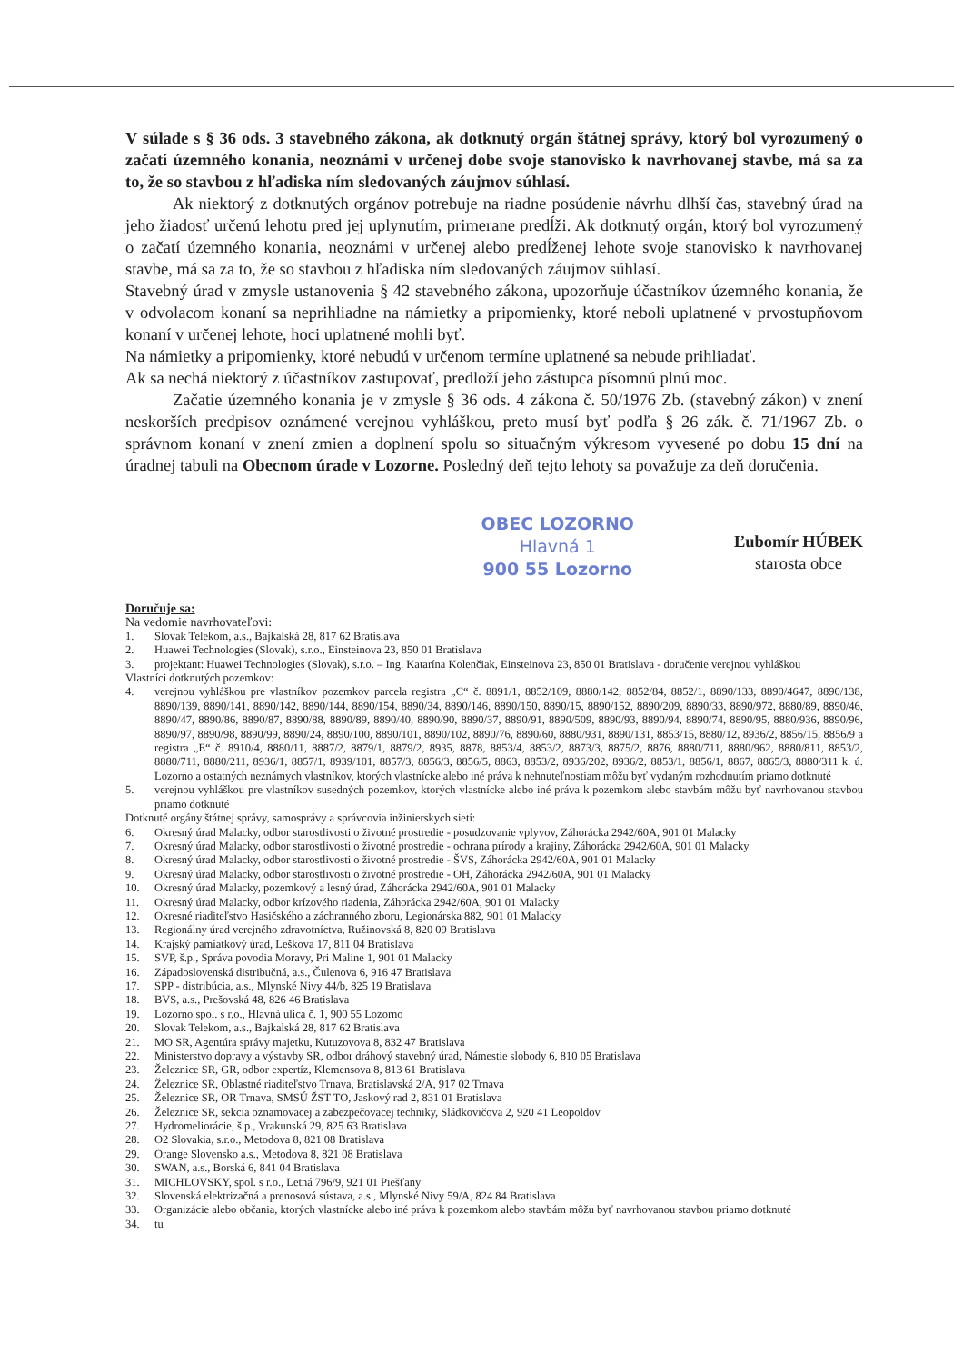V súlade s § 36 ods. 3 stavebného zákona, ak dotknutý orgán štátnej správy, ktorý bol vyrozumený o začatí územného konania, neoznámi v určenej dobe svoje stanovisko k navrhovanej stavbe, má sa za to, že so stavbou z hľadiska ním sledovaných záujmov súhlasí.
Ak niektorý z dotknutých orgánov potrebuje na riadne posúdenie návrhu dlhší čas, stavebný úrad na jeho žiadosť určenú lehotu pred jej uplynutím, primerane predĺži. Ak dotknutý orgán, ktorý bol vyrozumený o začatí územného konania, neoznámi v určenej alebo predĺženej lehote svoje stanovisko k navrhovanej stavbe, má sa za to, že so stavbou z hľadiska ním sledovaných záujmov súhlasí.
Stavebný úrad v zmysle ustanovenia § 42 stavebného zákona, upozorňuje účastníkov územného konania, že v odvolacom konaní sa neprihliadne na námietky a pripomienky, ktoré neboli uplatnené v prvostupňovom konaní v určenej lehote, hoci uplatnené mohli byť.
Na námietky a pripomienky, ktoré nebudú v určenom termíne uplatnené sa nebude prihliadať.
Ak sa nechá niektorý z účastníkov zastupovať, predloží jeho zástupca písomnú plnú moc.
Začatie územného konania je v zmysle § 36 ods. 4 zákona č. 50/1976 Zb. (stavebný zákon) v znení neskorších predpisov oznámené verejnou vyhláškou, preto musí byť podľa § 26 zák. č. 71/1967 Zb. o správnom konaní v znení zmien a doplnení spolu so situačným výkresom vyvesené po dobu 15 dní na úradnej tabuli na Obecnom úrade v Lozorne. Posledný deň tejto lehoty sa považuje za deň doručenia.
OBEC LOZORNO
Hlavná 1
900 55 Lozorno
Ľubomír HÚBEK
starosta obce
Doručuje sa:
Na vedomie navrhovateľovi:
1. Slovak Telekom, a.s., Bajkalská 28, 817 62 Bratislava
2. Huawei Technologies (Slovak), s.r.o., Einsteinova 23, 850 01 Bratislava
3. projektant: Huawei Technologies (Slovak), s.r.o. – Ing. Katarína Kolenčiak, Einsteinova 23, 850 01 Bratislava - doručenie verejnou vyhláškou
Vlastníci dotknutých pozemkov:
4. verejnou vyhláškou pre vlastníkov pozemkov parcela registra „C“ č. 8891/1, 8852/109, 8880/142, 8852/84, 8852/1, 8890/133, 8890/4647, 8890/138, 8890/139, 8890/141, 8890/142, 8890/144, 8890/154, 8890/34, 8890/146, 8890/150, 8890/15, 8890/152, 8890/209, 8890/33, 8890/972, 8880/89, 8890/46, 8890/47, 8890/86, 8890/87, 8890/88, 8890/89, 8890/40, 8890/90, 8890/37, 8890/91, 8890/509, 8890/93, 8890/94, 8890/74, 8890/95, 8880/936, 8890/96, 8890/97, 8890/98, 8890/99, 8890/24, 8890/100, 8890/101, 8890/102, 8890/76, 8890/60, 8880/931, 8890/131, 8853/15, 8880/12, 8936/2, 8856/15, 8856/9 a registra „E“ č. 8910/4, 8880/11, 8887/2, 8879/1, 8879/2, 8935, 8878, 8853/4, 8853/2, 8873/3, 8875/2, 8876, 8880/711, 8880/962, 8880/811, 8853/2, 8880/711, 8880/211, 8936/1, 8857/1, 8939/101, 8857/3, 8856/3, 8856/5, 8863, 8853/2, 8936/202, 8936/2, 8853/1, 8856/1, 8867, 8865/3, 8880/311 k. ú. Lozorno a ostatných neznámych vlastníkov, ktorých vlastnícke alebo iné práva k nehnuteľnostiam môžu byť vydaným rozhodnutím priamo dotknuté
5. verejnou vyhláškou pre vlastníkov susedných pozemkov, ktorých vlastnícke alebo iné práva k pozemkom alebo stavbám môžu byť navrhovanou stavbou priamo dotknuté
Dotknuté orgány štátnej správy, samosprávy a správcovia inžinierskych sietí:
6. Okresný úrad Malacky, odbor starostlivosti o životné prostredie - posudzovanie vplyvov, Záhorácka 2942/60A, 901 01 Malacky
7. Okresný úrad Malacky, odbor starostlivosti o životné prostredie - ochrana prírody a krajiny, Záhorácka 2942/60A, 901 01 Malacky
8. Okresný úrad Malacky, odbor starostlivosti o životné prostredie - ŠVS, Záhorácka 2942/60A, 901 01 Malacky
9. Okresný úrad Malacky, odbor starostlivosti o životné prostredie - OH, Záhorácka 2942/60A, 901 01 Malacky
10. Okresný úrad Malacky, pozemkový a lesný úrad, Záhorácka 2942/60A, 901 01 Malacky
11. Okresný úrad Malacky, odbor krízového riadenia, Záhorácka 2942/60A, 901 01 Malacky
12. Okresné riaditeľstvo Hasičského a záchranného zboru, Legionárska 882, 901 01 Malacky
13. Regionálny úrad verejného zdravotníctva, Ružinovská 8, 820 09 Bratislava
14. Krajský pamiatkový úrad, Leškova 17, 811 04 Bratislava
15. SVP, š.p., Správa povodia Moravy, Pri Maline 1, 901 01 Malacky
16. Západoslovenská distribučná, a.s., Čulenova 6, 916 47 Bratislava
17. SPP - distribúcia, a.s., Mlynské Nivy 44/b, 825 19 Bratislava
18. BVS, a.s., Prešovská 48, 826 46 Bratislava
19. Lozorno spol. s r.o., Hlavná ulica č. 1, 900 55 Lozorno
20. Slovak Telekom, a.s., Bajkalská 28, 817 62 Bratislava
21. MO SR, Agentúra správy majetku, Kutuzovova 8, 832 47 Bratislava
22. Ministerstvo dopravy a výstavby SR, odbor dráhový stavebný úrad, Námestie slobody 6, 810 05 Bratislava
23. Železnice SR, GR, odbor expertíz, Klemensova 8, 813 61 Bratislava
24. Železnice SR, Oblastné riaditeľstvo Trnava, Bratislavská 2/A, 917 02 Trnava
25. Železnice SR, OR Trnava, SMSÚ ŽST TO, Jaskový rad 2, 831 01 Bratislava
26. Železnice SR, sekcia oznamovacej a zabezpečovacej techniky, Sládkovičova 2, 920 41 Leopoldov
27. Hydromeliorácie, š.p., Vrakunská 29, 825 63 Bratislava
28. O2 Slovakia, s.r.o., Metodova 8, 821 08 Bratislava
29. Orange Slovensko a.s., Metodova 8, 821 08 Bratislava
30. SWAN, a.s., Borská 6, 841 04 Bratislava
31. MICHLOVSKY, spol. s r.o., Letná 796/9, 921 01 Piešťany
32. Slovenská elektrizačná a prenosová sústava, a.s., Mlynské Nivy 59/A, 824 84 Bratislava
33. Organizácie alebo občania, ktorých vlastnícke alebo iné práva k pozemkom alebo stavbám môžu byť navrhovanou stavbou priamo dotknuté
34. tu